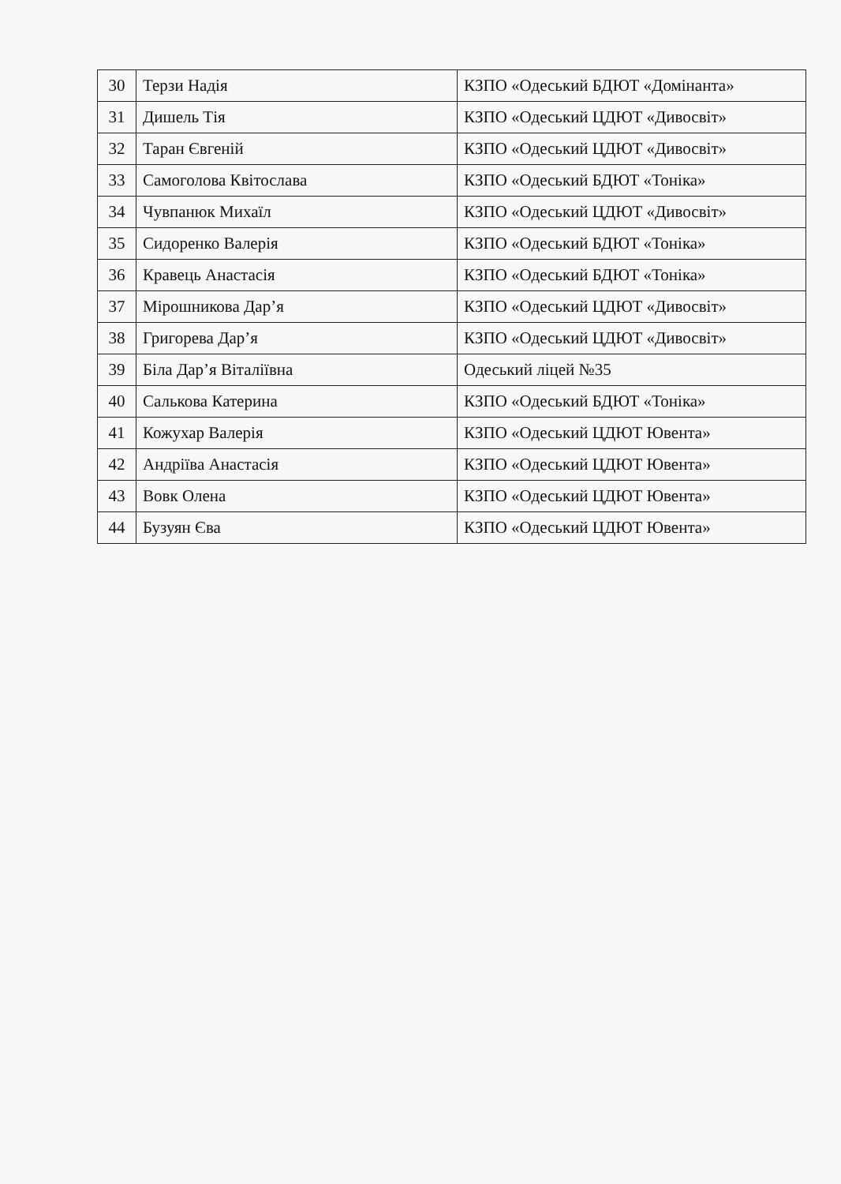| 30 | Терзи Надія | КЗПО «Одеський БДЮТ «Домінанта» |
| 31 | Дишель Тія | КЗПО «Одеський ЦДЮТ «Дивосвіт» |
| 32 | Таран Євгеній | КЗПО «Одеський ЦДЮТ «Дивосвіт» |
| 33 | Самоголова Квітослава | КЗПО «Одеський БДЮТ «Тоніка» |
| 34 | Чувпанюк Михаїл | КЗПО «Одеський ЦДЮТ «Дивосвіт» |
| 35 | Сидоренко Валерія | КЗПО «Одеський БДЮТ «Тоніка» |
| 36 | Кравець Анастасія | КЗПО «Одеський БДЮТ «Тоніка» |
| 37 | Мірошникова Дар’я | КЗПО «Одеський ЦДЮТ «Дивосвіт» |
| 38 | Григорева Дар’я | КЗПО «Одеський ЦДЮТ «Дивосвіт» |
| 39 | Біла Дар’я Віталіївна | Одеський ліцей №35 |
| 40 | Салькова Катерина | КЗПО «Одеський БДЮТ «Тоніка» |
| 41 | Кожухар Валерія | КЗПО «Одеський ЦДЮТ Ювента» |
| 42 | Андріїва Анастасія | КЗПО «Одеський ЦДЮТ Ювента» |
| 43 | Вовк Олена | КЗПО «Одеський ЦДЮТ Ювента» |
| 44 | Бузуян Єва | КЗПО «Одеський ЦДЮТ Ювента» |